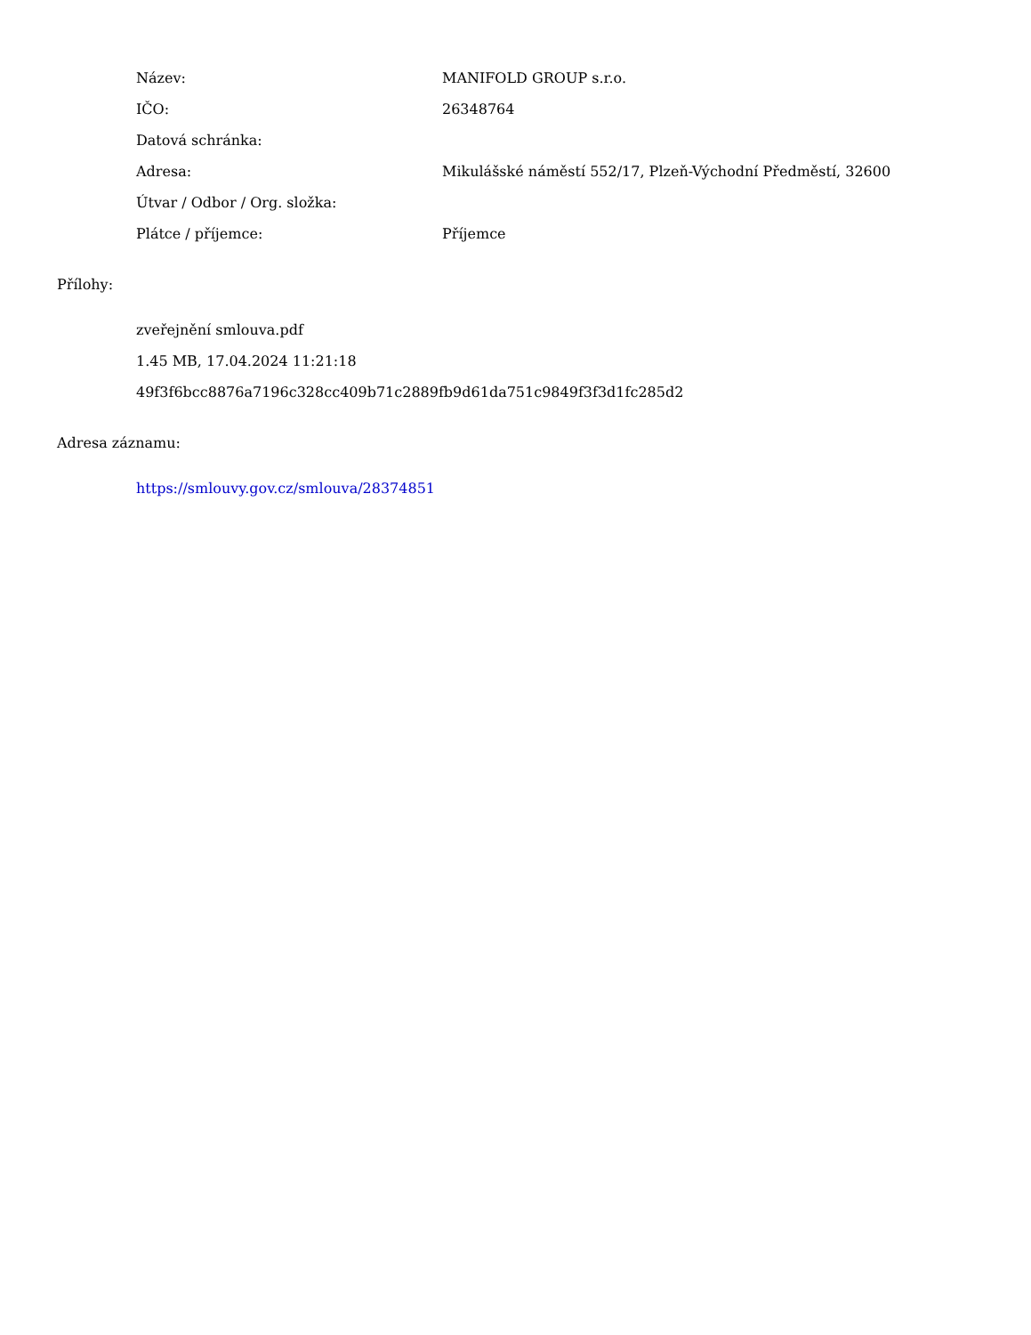| Název: | MANIFOLD GROUP s.r.o. |
| IČO: | 26348764 |
| Datová schránka: | |
| Adresa: | Mikulášské náměstí 552/17, Plzeň-Východní Předměstí, 32600 |
| Útvar / Odbor / Org. složka: | |
| Plátce / příjemce: | Příjemce |
Přílohy:
zveřejnění smlouva.pdf
1.45 MB, 17.04.2024 11:21:18
49f3f6bcc8876a7196c328cc409b71c2889fb9d61da751c9849f3f3d1fc285d2
Adresa záznamu:
https://smlouvy.gov.cz/smlouva/28374851